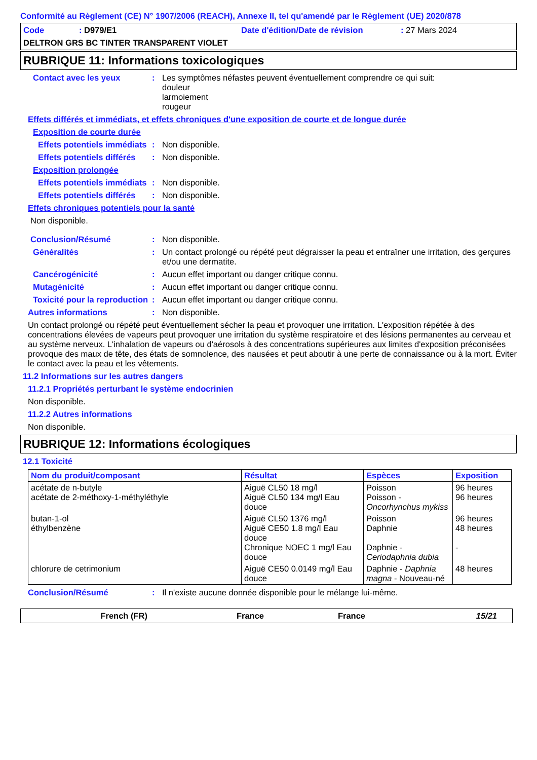Conformité au Règlement (CE) N° 1907/2006 (REACH), Annexe II, tel qu'amendé par le Règlement (UE) 2020/878
Code: D979/E1 Date d'édition/Date de révision: 27 Mars 2024
DELTRON GRS BC TINTER TRANSPARENT VIOLET
RUBRIQUE 11: Informations toxicologiques
Contact avec les yeux: Les symptômes néfastes peuvent éventuellement comprendre ce qui suit:
douleur
larmoiement
rougeur
Effets différés et immédiats, et effets chroniques d'une exposition de courte et de longue durée
Exposition de courte durée
Effets potentiels immédiats: Non disponible.
Effets potentiels différés: Non disponible.
Exposition prolongée
Effets potentiels immédiats: Non disponible.
Effets potentiels différés: Non disponible.
Effets chroniques potentiels pour la santé
Non disponible.
Conclusion/Résumé: Non disponible.
Généralités: Un contact prolongé ou répété peut dégraisser la peau et entraîner une irritation, des gerçures et/ou une dermatite.
Cancérogénicité: Aucun effet important ou danger critique connu.
Mutagénicité: Aucun effet important ou danger critique connu.
Toxicité pour la reproduction: Aucun effet important ou danger critique connu.
Autres informations: Non disponible.
Un contact prolongé ou répété peut éventuellement sécher la peau et provoquer une irritation. L'exposition répétée à des concentrations élevées de vapeurs peut provoquer une irritation du système respiratoire et des lésions permanentes au cerveau et au système nerveux. L'inhalation de vapeurs ou d'aérosols à des concentrations supérieures aux limites d'exposition préconisées provoque des maux de tête, des états de somnolence, des nausées et peut aboutir à une perte de connaissance ou à la mort. Éviter le contact avec la peau et les vêtements.
11.2 Informations sur les autres dangers
11.2.1 Propriétés perturbant le système endocrinien
Non disponible.
11.2.2 Autres informations
Non disponible.
RUBRIQUE 12: Informations écologiques
12.1 Toxicité
| Nom du produit/composant | Résultat | Espèces | Exposition |
| --- | --- | --- | --- |
| acétate de n-butyle acétate de 2-méthoxy-1-méthyléthyle | Aiguë CL50 18 mg/l Aiguë CL50 134 mg/l Eau douce | Poisson Poisson - Oncorhynchus mykiss | 96 heures 96 heures |
| butan-1-ol éthylbenzène | Aiguë CL50 1376 mg/l Aiguë CE50 1.8 mg/l Eau douce Chronique NOEC 1 mg/l Eau douce | Poisson Daphnie Daphnie - Ceriodaphnia dubia | 96 heures 48 heures - |
| chlorure de cetrimonium | Aiguë CE50 0.0149 mg/l Eau douce | Daphnie - Daphnia magna - Nouveau-né | 48 heures |
Conclusion/Résumé: Il n'existe aucune donnée disponible pour le mélange lui-même.
French (FR) France France 15/21